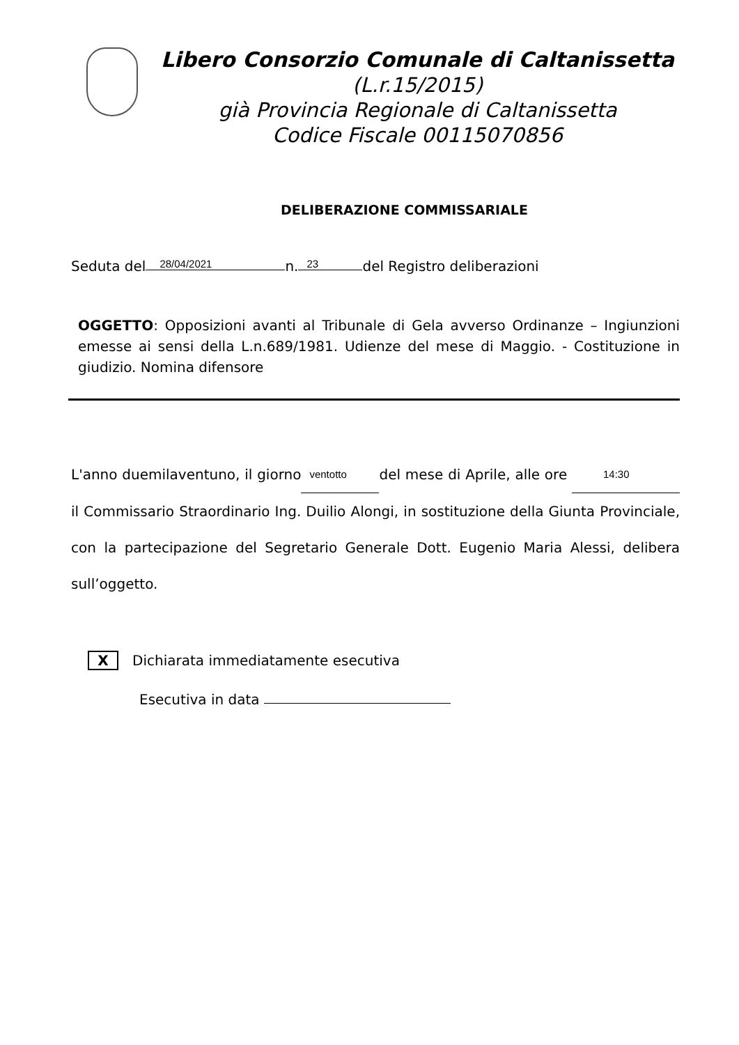Libero Consorzio Comunale di Caltanissetta
(L.r.15/2015)
già Provincia Regionale di Caltanissetta
Codice Fiscale 00115070856
DELIBERAZIONE COMMISSARIALE
Seduta del 28/04/2021 n. 23 del Registro deliberazioni
OGGETTO: Opposizioni avanti al Tribunale di Gela avverso Ordinanze – Ingiunzioni emesse ai sensi della L.n.689/1981. Udienze del mese di Maggio. - Costituzione in giudizio. Nomina difensore
L'anno duemilaventuno, il giorno ventotto del mese di Aprile, alle ore 14:30 il Commissario Straordinario Ing. Duilio Alongi, in sostituzione della Giunta Provinciale, con la partecipazione del Segretario Generale Dott. Eugenio Maria Alessi, delibera sull’oggetto.
X Dichiarata immediatamente esecutiva
Esecutiva in data